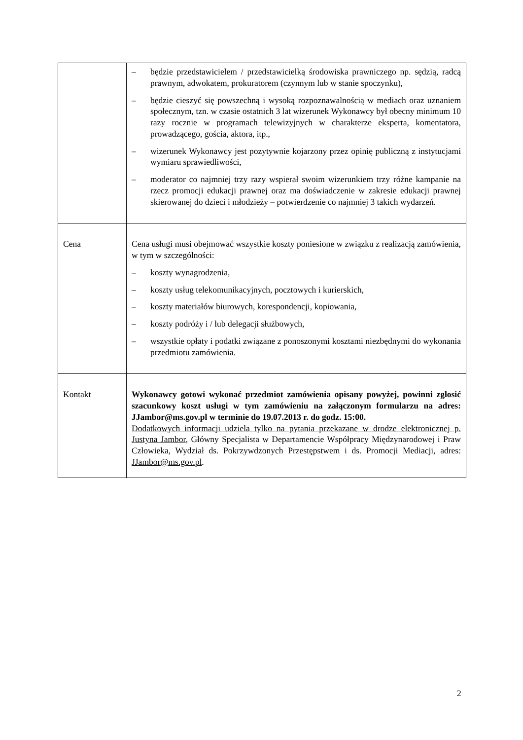| | – będzie przedstawicielem / przedstawicielką środowiska prawniczego np. sędzią, radcą prawnym, adwokatem, prokuratorem (czynnym lub w stanie spoczynku), – będzie cieszyć się powszechną i wysoką rozpoznawalnością w mediach oraz uznaniem społecznym, tzn. w czasie ostatnich 3 lat wizerunek Wykonawcy był obecny minimum 10 razy rocznie w programach telewizyjnych w charakterze eksperta, komentatora, prowadzącego, gościa, aktora, itp., – wizerunek Wykonawcy jest pozytywnie kojarzony przez opinię publiczną z instytucjami wymiaru sprawiedliwości, – moderator co najmniej trzy razy wspierał swoim wizerunkiem trzy różne kampanie na rzecz promocji edukacji prawnej oraz ma doświadczenie w zakresie edukacji prawnej skierowanej do dzieci i młodzieży – potwierdzenie co najmniej 3 takich wydarzeń. |
| Cena | Cena usługi musi obejmować wszystkie koszty poniesione w związku z realizacją zamówienia, w tym w szczególności: – koszty wynagrodzenia, – koszty usług telekomunikacyjnych, pocztowych i kurierskich, – koszty materiałów biurowych, korespondencji, kopiowania, – koszty podróży i / lub delegacji służbowych, – wszystkie opłaty i podatki związane z ponoszonymi kosztami niezbędnymi do wykonania przedmiotu zamówienia. |
| Kontakt | Wykonawcy gotowi wykonać przedmiot zamówienia opisany powyżej, powinni zgłosić szacunkowy koszt usługi w tym zamówieniu na załączonym formularzu na adres: JJambor@ms.gov.pl w terminie do 19.07.2013 r. do godz. 15:00. Dodatkowych informacji udziela tylko na pytania przekazane w drodze elektronicznej p. Justyna Jambor , Główny Specjalista w Departamencie Współpracy Międzynarodowej i Praw Człowieka, Wydział ds. Pokrzywdzonych Przestępstwem i ds. Promocji Mediacji, adres: JJambor@ms.gov.pl . |
2